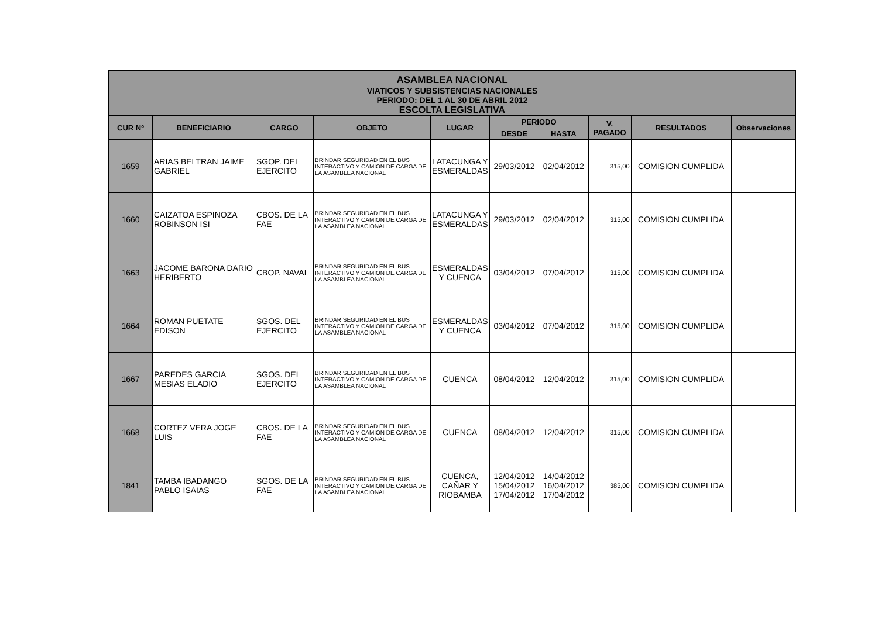ASAMBLEA NACIONAL
VIATICOS Y SUBSISTENCIAS NACIONALES
PERIODO: DEL 1 AL 30 DE ABRIL 2012
ESCOLTA LEGISLATIVA
| CUR Nº | BENEFICIARIO | CARGO | OBJETO | LUGAR | PERIODO | | V. PAGADO | RESULTADOS | Observaciones |
| --- | --- | --- | --- | --- | --- | --- | --- | --- | --- |
| | | | | | DESDE | HASTA | | | |
| 1659 | ARIAS BELTRAN JAIME GABRIEL | SGOP. DEL EJERCITO | BRINDAR SEGURIDAD EN EL BUS INTERACTIVO Y CAMION DE CARGA DE LA ASAMBLEA NACIONAL | LATACUNGA Y ESMERALDAS | 29/03/2012 | 02/04/2012 | 315,00 | COMISION CUMPLIDA | |
| 1660 | CAIZATOA ESPINOZA ROBINSON ISI | CBOS. DE LA FAE | BRINDAR SEGURIDAD EN EL BUS INTERACTIVO Y CAMION DE CARGA DE LA ASAMBLEA NACIONAL | LATACUNGA Y ESMERALDAS | 29/03/2012 | 02/04/2012 | 315,00 | COMISION CUMPLIDA | |
| 1663 | JACOME BARONA DARIO HERIBERTO | CBOP. NAVAL | BRINDAR SEGURIDAD EN EL BUS INTERACTIVO Y CAMION DE CARGA DE LA ASAMBLEA NACIONAL | ESMERALDAS Y CUENCA | 03/04/2012 | 07/04/2012 | 315,00 | COMISION CUMPLIDA | |
| 1664 | ROMAN PUETATE EDISON | SGOS. DEL EJERCITO | BRINDAR SEGURIDAD EN EL BUS INTERACTIVO Y CAMION DE CARGA DE LA ASAMBLEA NACIONAL | ESMERALDAS Y CUENCA | 03/04/2012 | 07/04/2012 | 315,00 | COMISION CUMPLIDA | |
| 1667 | PAREDES GARCIA MESIAS ELADIO | SGOS. DEL EJERCITO | BRINDAR SEGURIDAD EN EL BUS INTERACTIVO Y CAMION DE CARGA DE LA ASAMBLEA NACIONAL | CUENCA | 08/04/2012 | 12/04/2012 | 315,00 | COMISION CUMPLIDA | |
| 1668 | CORTEZ VERA JOGE LUIS | CBOS. DE LA FAE | BRINDAR SEGURIDAD EN EL BUS INTERACTIVO Y CAMION DE CARGA DE LA ASAMBLEA NACIONAL | CUENCA | 08/04/2012 | 12/04/2012 | 315,00 | COMISION CUMPLIDA | |
| 1841 | TAMBA IBADANGO PABLO ISAIAS | SGOS. DE LA FAE | BRINDAR SEGURIDAD EN EL BUS INTERACTIVO Y CAMION DE CARGA DE LA ASAMBLEA NACIONAL | CUENCA, CAÑAR Y RIOBAMBA | 12/04/2012 15/04/2012 17/04/2012 | 14/04/2012 16/04/2012 17/04/2012 | 385,00 | COMISION CUMPLIDA | |